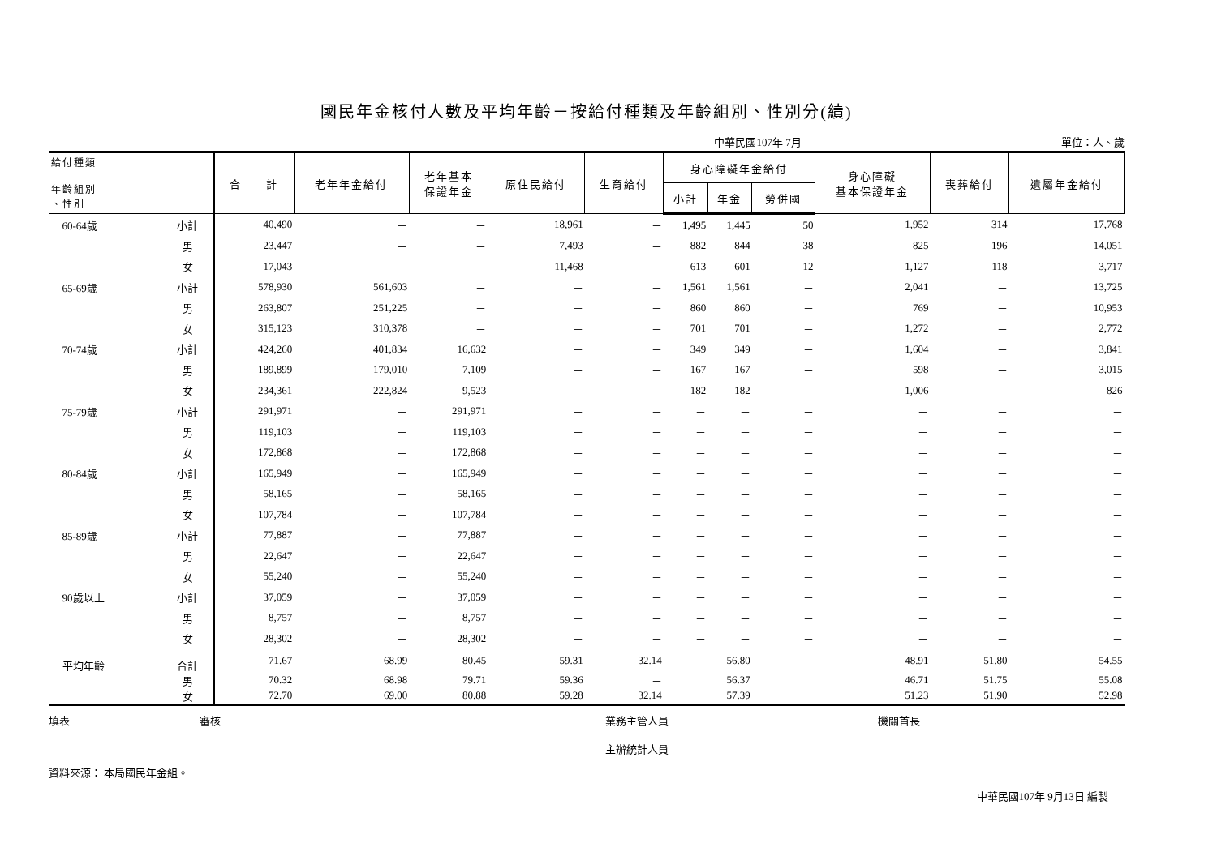國民年金核付人數及平均年齡－按給付種類及年齡組別、性別分(續)
中華民國107年 7月 單位：人、歲
| 給付種類 年齡組別 、性別 | | 合 計 | 老年年金給付 | 老年基本 保證年金 | 原住民給付 | 生育給付 | 身心障礙年金給付 | | | 身心障礙 基本保證年金 | 喪葬給付 | 遺屬年金給付 |
| --- | --- | --- | --- | --- | --- | --- | --- | --- | --- | --- | --- | --- |
| | | | | | | | 小計 | 年金 | 勞併國 | | | |
| 60-64歲 | 小計 | 40,490 | － | － | 18,961 | － | 1,495 | 1,445 | 50 | 1,952 | 314 | 17,768 |
| | 男 | 23,447 | － | － | 7,493 | － | 882 | 844 | 38 | 825 | 196 | 14,051 |
| | 女 | 17,043 | － | － | 11,468 | － | 613 | 601 | 12 | 1,127 | 118 | 3,717 |
| 65-69歲 | 小計 | 578,930 | 561,603 | － | － | － | 1,561 | 1,561 | － | 2,041 | － | 13,725 |
| | 男 | 263,807 | 251,225 | － | － | － | 860 | 860 | － | 769 | － | 10,953 |
| | 女 | 315,123 | 310,378 | － | － | － | 701 | 701 | － | 1,272 | － | 2,772 |
| 70-74歲 | 小計 | 424,260 | 401,834 | 16,632 | － | － | 349 | 349 | － | 1,604 | － | 3,841 |
| | 男 | 189,899 | 179,010 | 7,109 | － | － | 167 | 167 | － | 598 | － | 3,015 |
| | 女 | 234,361 | 222,824 | 9,523 | － | － | 182 | 182 | － | 1,006 | － | 826 |
| 75-79歲 | 小計 | 291,971 | － | 291,971 | － | － | － | － | － | － | － | － |
| | 男 | 119,103 | － | 119,103 | － | － | － | － | － | － | － | － |
| | 女 | 172,868 | － | 172,868 | － | － | － | － | － | － | － | － |
| 80-84歲 | 小計 | 165,949 | － | 165,949 | － | － | － | － | － | － | － | － |
| | 男 | 58,165 | － | 58,165 | － | － | － | － | － | － | － | － |
| | 女 | 107,784 | － | 107,784 | － | － | － | － | － | － | － | － |
| 85-89歲 | 小計 | 77,887 | － | 77,887 | － | － | － | － | － | － | － | － |
| | 男 | 22,647 | － | 22,647 | － | － | － | － | － | － | － | － |
| | 女 | 55,240 | － | 55,240 | － | － | － | － | － | － | － | － |
| 90歲以上 | 小計 | 37,059 | － | 37,059 | － | － | － | － | － | － | － | － |
| | 男 | 8,757 | － | 8,757 | － | － | － | － | － | － | － | － |
| | 女 | 28,302 | － | 28,302 | － | － | － | － | － | － | － | － |
| 平均年齡 | 合計 | 71.67 | 68.99 | 80.45 | 59.31 | 32.14 | | 56.80 | | 48.91 | 51.80 | 54.55 |
| | 男 | 70.32 | 68.98 | 79.71 | 59.36 | － | | 56.37 | | 46.71 | 51.75 | 55.08 |
| | 女 | 72.70 | 69.00 | 80.88 | 59.28 | 32.14 | | 57.39 | | 51.23 | 51.90 | 52.98 |
填表 審核 業務主管人員
主辦統計人員 機關首長
資料來源： 本局國民年金組。
中華民國107年 9月13日 編製